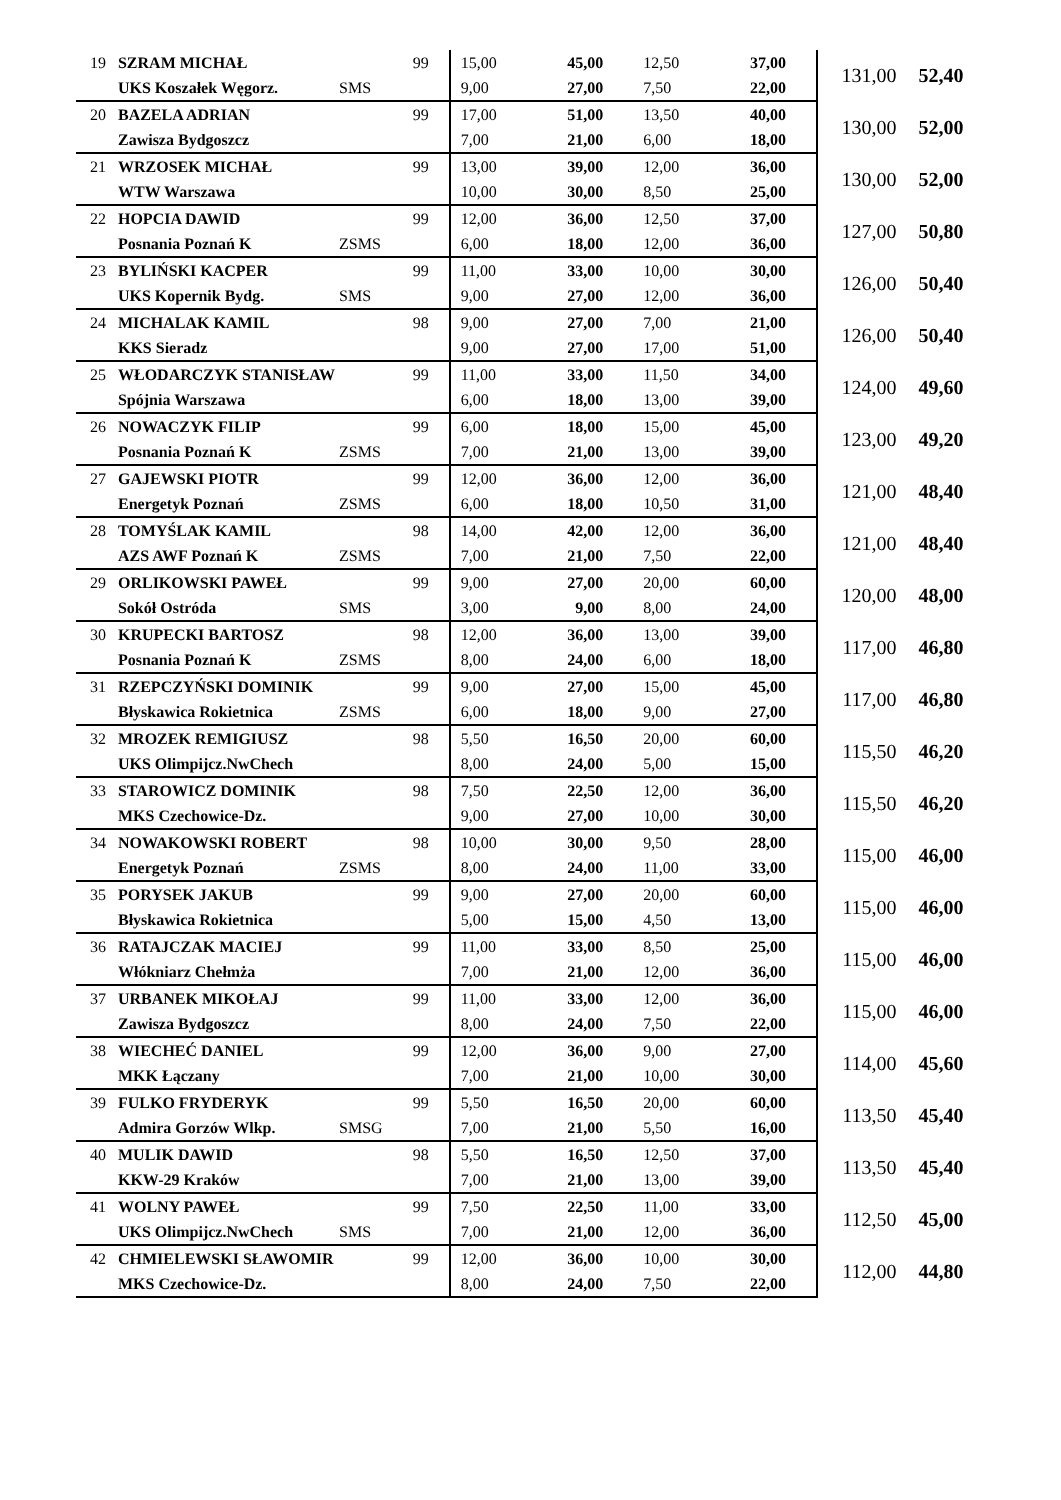| 19 | SZRAM MICHAŁ | | 99 | 15,00 | 45,00 | 12,50 | 37,00 | 131,00 | 52,40 |
| | UKS Koszałek Węgorz. | SMS | | 9,00 | 27,00 | 7,50 | 22,00 | | |
| 20 | BAZELA ADRIAN | | 99 | 17,00 | 51,00 | 13,50 | 40,00 | 130,00 | 52,00 |
| | Zawisza Bydgoszcz | | | 7,00 | 21,00 | 6,00 | 18,00 | | |
| 21 | WRZOSEK MICHAŁ | | 99 | 13,00 | 39,00 | 12,00 | 36,00 | 130,00 | 52,00 |
| | WTW Warszawa | | | 10,00 | 30,00 | 8,50 | 25,00 | | |
| 22 | HOPCIA DAWID | | 99 | 12,00 | 36,00 | 12,50 | 37,00 | 127,00 | 50,80 |
| | Posnania Poznań K | ZSMS | | 6,00 | 18,00 | 12,00 | 36,00 | | |
| 23 | BYLIŃSKI KACPER | | 99 | 11,00 | 33,00 | 10,00 | 30,00 | 126,00 | 50,40 |
| | UKS Kopernik Bydg. | SMS | | 9,00 | 27,00 | 12,00 | 36,00 | | |
| 24 | MICHALAK KAMIL | | 98 | 9,00 | 27,00 | 7,00 | 21,00 | 126,00 | 50,40 |
| | KKS Sieradz | | | 9,00 | 27,00 | 17,00 | 51,00 | | |
| 25 | WŁODARCZYK STANISŁAW | | 99 | 11,00 | 33,00 | 11,50 | 34,00 | 124,00 | 49,60 |
| | Spójnia Warszawa | | | 6,00 | 18,00 | 13,00 | 39,00 | | |
| 26 | NOWACZYK FILIP | | 99 | 6,00 | 18,00 | 15,00 | 45,00 | 123,00 | 49,20 |
| | Posnania Poznań K | ZSMS | | 7,00 | 21,00 | 13,00 | 39,00 | | |
| 27 | GAJEWSKI PIOTR | | 99 | 12,00 | 36,00 | 12,00 | 36,00 | 121,00 | 48,40 |
| | Energetyk Poznań | ZSMS | | 6,00 | 18,00 | 10,50 | 31,00 | | |
| 28 | TOMYŚLAK KAMIL | | 98 | 14,00 | 42,00 | 12,00 | 36,00 | 121,00 | 48,40 |
| | AZS AWF Poznań K | ZSMS | | 7,00 | 21,00 | 7,50 | 22,00 | | |
| 29 | ORLIKOWSKI PAWEŁ | | 99 | 9,00 | 27,00 | 20,00 | 60,00 | 120,00 | 48,00 |
| | Sokół Ostróda | SMS | | 3,00 | 9,00 | 8,00 | 24,00 | | |
| 30 | KRUPECKI BARTOSZ | | 98 | 12,00 | 36,00 | 13,00 | 39,00 | 117,00 | 46,80 |
| | Posnania Poznań K | ZSMS | | 8,00 | 24,00 | 6,00 | 18,00 | | |
| 31 | RZEPCZYŃSKI DOMINIK | | 99 | 9,00 | 27,00 | 15,00 | 45,00 | 117,00 | 46,80 |
| | Błyskawica Rokietnica | ZSMS | | 6,00 | 18,00 | 9,00 | 27,00 | | |
| 32 | MROZEK REMIGIUSZ | | 98 | 5,50 | 16,50 | 20,00 | 60,00 | 115,50 | 46,20 |
| | UKS Olimpijcz.NwChech | | | 8,00 | 24,00 | 5,00 | 15,00 | | |
| 33 | STAROWICZ DOMINIK | | 98 | 7,50 | 22,50 | 12,00 | 36,00 | 115,50 | 46,20 |
| | MKS Czechowice-Dz. | | | 9,00 | 27,00 | 10,00 | 30,00 | | |
| 34 | NOWAKOWSKI ROBERT | | 98 | 10,00 | 30,00 | 9,50 | 28,00 | 115,00 | 46,00 |
| | Energetyk Poznań | ZSMS | | 8,00 | 24,00 | 11,00 | 33,00 | | |
| 35 | PORYSEK JAKUB | | 99 | 9,00 | 27,00 | 20,00 | 60,00 | 115,00 | 46,00 |
| | Błyskawica Rokietnica | | | 5,00 | 15,00 | 4,50 | 13,00 | | |
| 36 | RATAJCZAK MACIEJ | | 99 | 11,00 | 33,00 | 8,50 | 25,00 | 115,00 | 46,00 |
| | Włókniarz Chełmża | | | 7,00 | 21,00 | 12,00 | 36,00 | | |
| 37 | URBANEK MIKOŁAJ | | 99 | 11,00 | 33,00 | 12,00 | 36,00 | 115,00 | 46,00 |
| | Zawisza Bydgoszcz | | | 8,00 | 24,00 | 7,50 | 22,00 | | |
| 38 | WIECHEĆ DANIEL | | 99 | 12,00 | 36,00 | 9,00 | 27,00 | 114,00 | 45,60 |
| | MKK Łączany | | | 7,00 | 21,00 | 10,00 | 30,00 | | |
| 39 | FULKO FRYDERYK | | 99 | 5,50 | 16,50 | 20,00 | 60,00 | 113,50 | 45,40 |
| | Admira Gorzów Wlkp. | SMSG | | 7,00 | 21,00 | 5,50 | 16,00 | | |
| 40 | MULIK DAWID | | 98 | 5,50 | 16,50 | 12,50 | 37,00 | 113,50 | 45,40 |
| | KKW-29 Kraków | | | 7,00 | 21,00 | 13,00 | 39,00 | | |
| 41 | WOLNY PAWEŁ | | 99 | 7,50 | 22,50 | 11,00 | 33,00 | 112,50 | 45,00 |
| | UKS Olimpijcz.NwChech | SMS | | 7,00 | 21,00 | 12,00 | 36,00 | | |
| 42 | CHMIELEWSKI SŁAWOMIR | | 99 | 12,00 | 36,00 | 10,00 | 30,00 | 112,00 | 44,80 |
| | MKS Czechowice-Dz. | | | 8,00 | 24,00 | 7,50 | 22,00 | | |